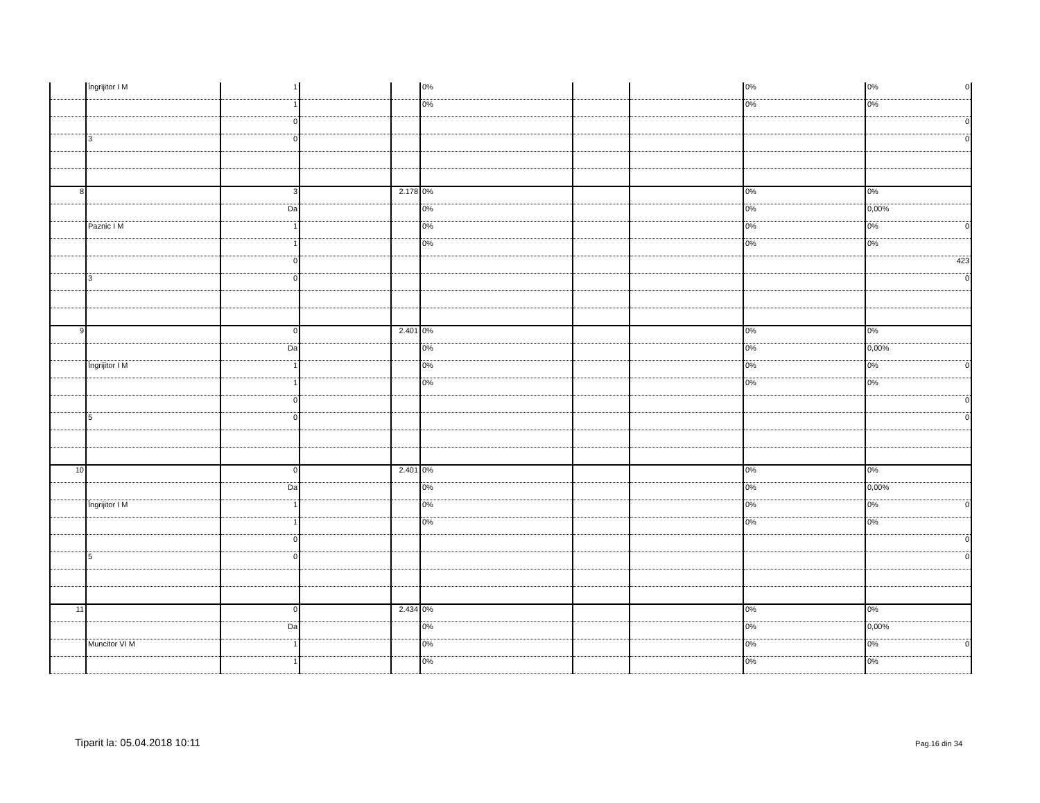| | Îngrijitor I M | 1 | | | 0% | | | 0% | 0% 0 |
| | | 1 | | | 0% | | | 0% | 0% |
| | | 0 | | | | | | | 0 |
| | 3 | 0 | | | | | | | 0 |
| 8 | | 3 | | 2.178 | 0% | | | 0% | 0% |
| | | Da | | | 0% | | | 0% | 0,00% |
| | Paznic I M | 1 | | | 0% | | | 0% | 0% 0 |
| | | 1 | | | 0% | | | 0% | 0% |
| | | 0 | | | | | | | 423 |
| | 3 | 0 | | | | | | | 0 |
| 9 | | 0 | | 2.401 | 0% | | | 0% | 0% |
| | | Da | | | 0% | | | 0% | 0,00% |
| | Îngrijitor I M | 1 | | | 0% | | | 0% | 0% 0 |
| | | 1 | | | 0% | | | 0% | 0% |
| | | 0 | | | | | | | 0 |
| | 5 | 0 | | | | | | | 0 |
| 10 | | 0 | | 2.401 | 0% | | | 0% | 0% |
| | | Da | | | 0% | | | 0% | 0,00% |
| | Îngrijitor I M | 1 | | | 0% | | | 0% | 0% 0 |
| | | 1 | | | 0% | | | 0% | 0% |
| | | 0 | | | | | | | 0 |
| | 5 | 0 | | | | | | | 0 |
| 11 | | 0 | | 2.434 | 0% | | | 0% | 0% |
| | | Da | | | 0% | | | 0% | 0,00% |
| | Muncitor VI M | 1 | | | 0% | | | 0% | 0% 0 |
| | | 1 | | | 0% | | | 0% | 0% |
Tiparit la: 05.04.2018 10:11 Pag.16 din 34